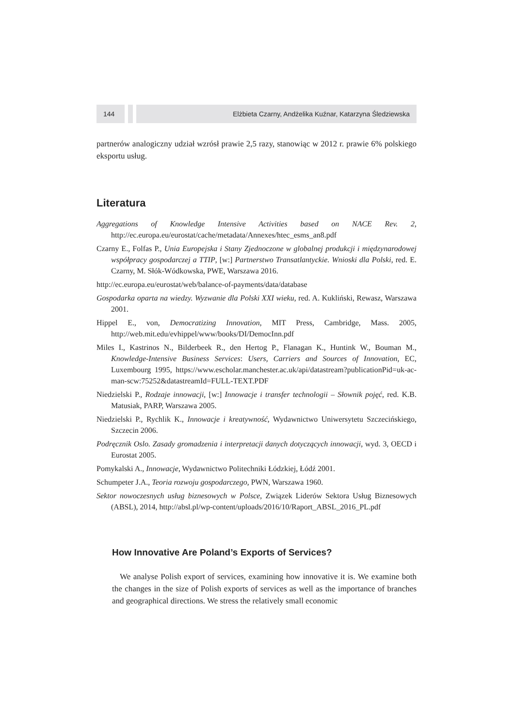144 Elżbieta Czarny, Andżelika Kuźnar, Katarzyna Śledziewska
partnerów analogiczny udział wzrósł prawie 2,5 razy, stanowiąc w 2012 r. prawie 6% polskiego eksportu usług.
Literatura
Aggregations of Knowledge Intensive Activities based on NACE Rev. 2, http://ec.europa.eu/eurostat/cache/metadata/Annexes/htec_esms_an8.pdf
Czarny E., Folfas P., Unia Europejska i Stany Zjednoczone w globalnej produkcji i międzynarodowej współpracy gospodarczej a TTIP, [w:] Partnerstwo Transatlantyckie. Wnioski dla Polski, red. E. Czarny, M. Słók-Wódkowska, PWE, Warszawa 2016.
http://ec.europa.eu/eurostat/web/balance-of-payments/data/database
Gospodarka oparta na wiedzy. Wyzwanie dla Polski XXI wieku, red. A. Kukliński, Rewasz, Warszawa 2001.
Hippel E., von, Democratizing Innovation, MIT Press, Cambridge, Mass. 2005, http://web.mit.edu/evhippel/www/books/DI/DemocInn.pdf
Miles I., Kastrinos N., Bilderbeek R., den Hertog P., Flanagan K., Huntink W., Bouman M., Knowledge-Intensive Business Services: Users, Carriers and Sources of Innovation, EC, Luxembourg 1995, https://www.escholar.manchester.ac.uk/api/datastream?publicationPid=uk-ac-man-scw:75252&datastreamId=FULL-TEXT.PDF
Niedzielski P., Rodzaje innowacji, [w:] Innowacje i transfer technologii – Słownik pojęć, red. K.B. Matusiak, PARP, Warszawa 2005.
Niedzielski P., Rychlik K., Innowacje i kreatywność, Wydawnictwo Uniwersytetu Szczecińskiego, Szczecin 2006.
Podręcznik Oslo. Zasady gromadzenia i interpretacji danych dotyczących innowacji, wyd. 3, OECD i Eurostat 2005.
Pomykalski A., Innowacje, Wydawnictwo Politechniki Łódzkiej, Łódź 2001.
Schumpeter J.A., Teoria rozwoju gospodarczego, PWN, Warszawa 1960.
Sektor nowoczesnych usług biznesowych w Polsce, Związek Liderów Sektora Usług Biznesowych (ABSL), 2014, http://absl.pl/wp-content/uploads/2016/10/Raport_ABSL_2016_PL.pdf
How Innovative Are Poland’s Exports of Services?
We analyse Polish export of services, examining how innovative it is. We examine both the changes in the size of Polish exports of services as well as the importance of branches and geographical directions. We stress the relatively small economic